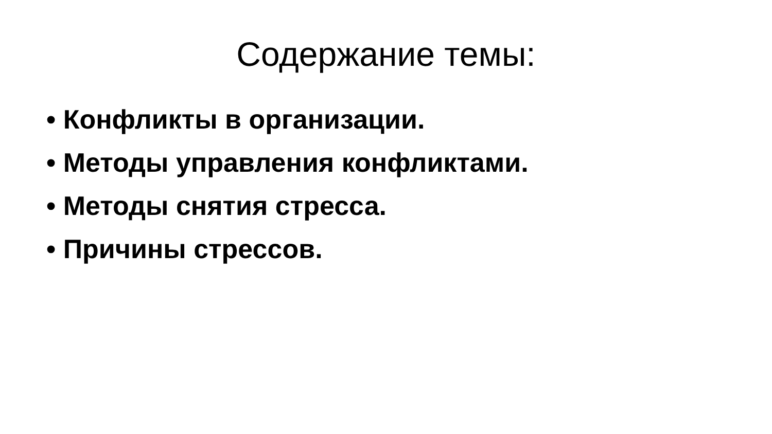Содержание темы:
• Конфликты в организации.
• Методы управления конфликтами.
• Методы снятия стресса.
• Причины стрессов.